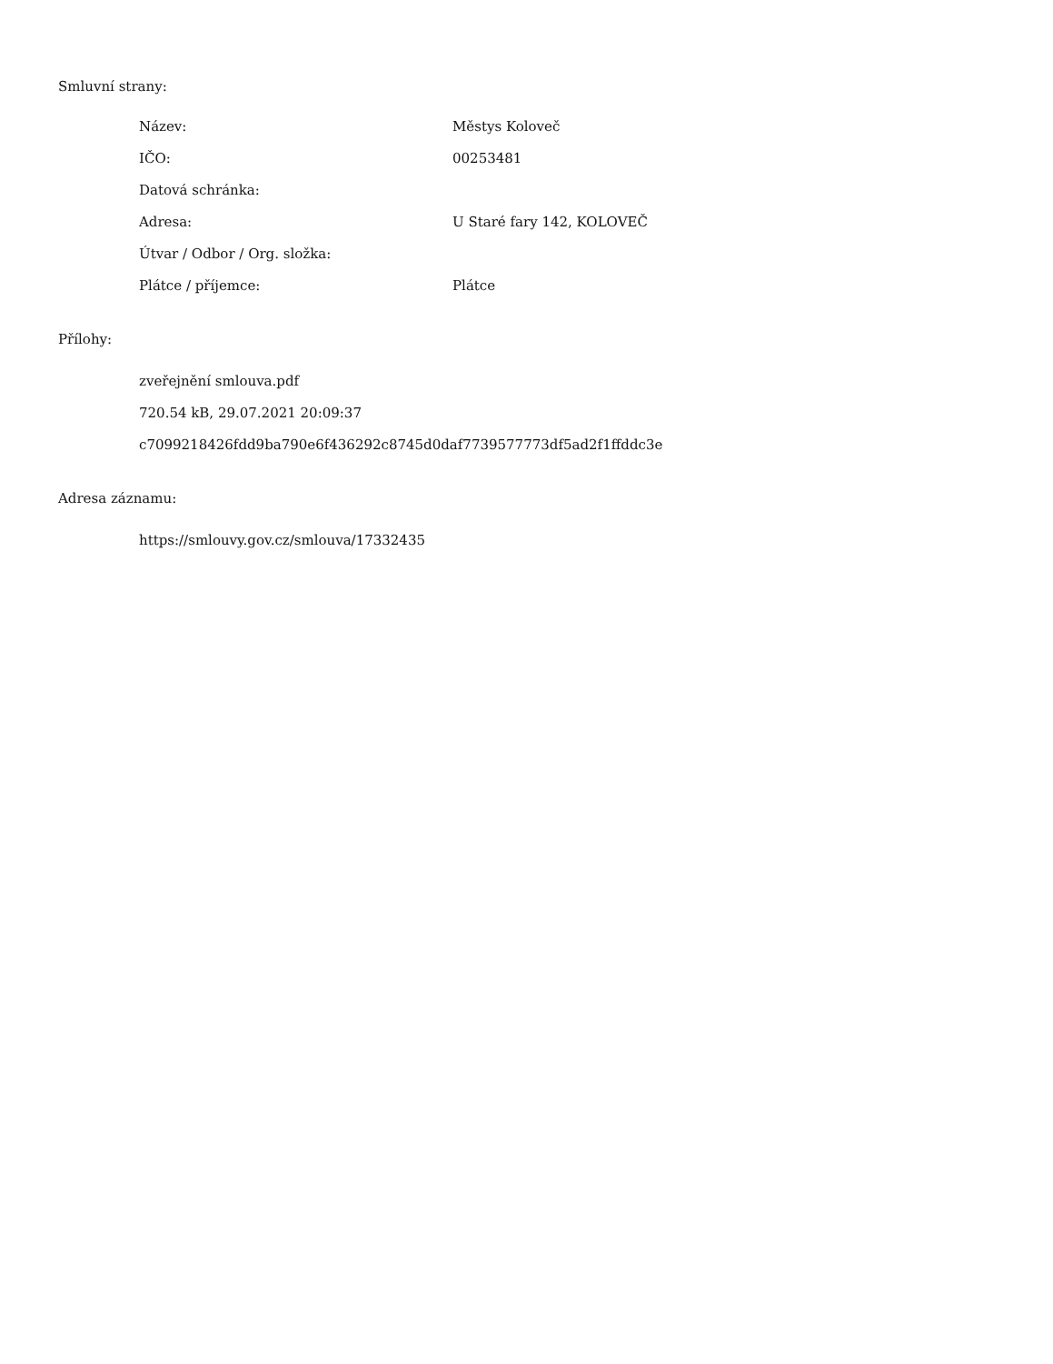Smluvní strany:
| Název: | Městys Koloveč |
| IČO: | 00253481 |
| Datová schránka: | |
| Adresa: | U Staré fary 142, KOLOVEČ |
| Útvar / Odbor / Org. složka: | |
| Plátce / příjemce: | Plátce |
Přílohy:
zveřejnění smlouva.pdf
720.54 kB, 29.07.2021 20:09:37
c7099218426fdd9ba790e6f436292c8745d0daf7739577773df5ad2f1ffddc3e
Adresa záznamu:
https://smlouvy.gov.cz/smlouva/17332435